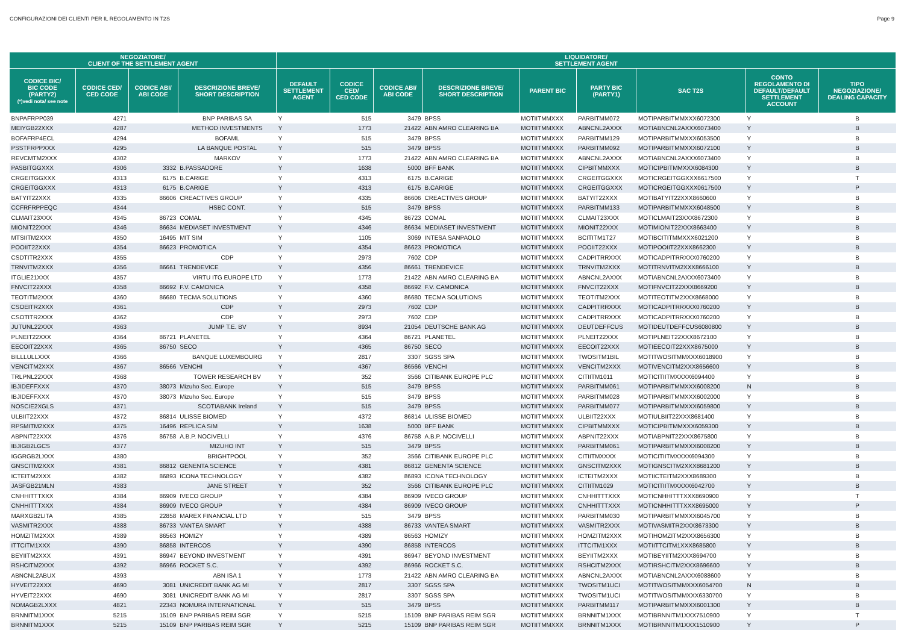CONFIGURAZIONI DEI CLIENTI PER IL REGOLAMENTO IN T2S Page 9
| NEGOZIATORE/ CLIENT OF THE SETTLEMENT AGENT | | | | LIQUIDATORE/ SETTLEMENT AGENT | | | | | | | | |
| --- | --- | --- | --- | --- | --- | --- | --- | --- | --- | --- | --- | --- |
| CODICE BIC/ BIC CODE (PARTY2) (*)vedi nota/ see note | CODICE CED/ CED CODE | CODICE ABI/ ABI CODE | DESCRIZIONE BREVE/ SHORT DESCRIPTION | DEFAULT SETTLEMENT AGENT | CODICE CED/ CED CODE | CODICE ABI/ ABI CODE | DESCRIZIONE BREVE/ SHORT DESCRIPTION | PARENT BIC | PARTY BIC (PARTY1) | SAC T2S | CONTO REGOLAMENTO DI DEFAULT/DEFAULT SETTLEMENT ACCOUNT | TIPO NEGOZIAZIONE/ DEALING CAPACITY |
| BNPAFRPP039 | 4271 | | BNP PARIBAS SA | Y | 515 | 3479 | BPSS | MOTIITMMXXX | PARBITMM072 | MOTIPARBITMMXXX6072300 | Y | B |
| MEIYGB22XXX | 4287 | | METHOD INVESTMENTS | Y | 1773 | 21422 | ABN AMRO CLEARING BA | MOTIITMMXXX | ABNCNL2AXXX | MOTIABNCNL2AXXX6073400 | Y | B |
| BOFAFRP4ECL | 4294 | | BOFAML | Y | 515 | 3479 | BPSS | MOTIITMMXXX | PARBITMM129 | MOTIPARBITMMXXX6053500 | Y | B |
| PSSTFRPPXXX | 4295 | | LA BANQUE POSTAL | Y | 515 | 3479 | BPSS | MOTIITMMXXX | PARBITMM092 | MOTIPARBITMMXXX6072100 | Y | B |
| REVCMTM2XXX | 4302 | | MARKOV | Y | 1773 | 21422 | ABN AMRO CLEARING BA | MOTIITMMXXX | ABNCNL2AXXX | MOTIABNCNL2AXXX6073400 | Y | B |
| PASBITGGXXX | 4306 | 3332 | B.PASSADORE | Y | 1638 | 5000 | BFF BANK | MOTIITMMXXX | CIPBITMMXXX | MOTICIPBITMMXXX6084300 | Y | B |
| CRGEITGGXXX | 4313 | 6175 | B.CARIGE | Y | 4313 | 6175 | B.CARIGE | MOTIITMMXXX | CRGEITGGXXX | MOTICRGEITGGXXX6617500 | Y | T |
| CRGEITGGXXX | 4313 | 6175 | B.CARIGE | Y | 4313 | 6175 | B.CARIGE | MOTIITMMXXX | CRGEITGGXXX | MOTICRGEITGGXXX0617500 | Y | P |
| BATYIT22XXX | 4335 | 86606 | CREACTIVES GROUP | Y | 4335 | 86606 | CREACTIVES GROUP | MOTIITMMXXX | BATYIT22XXX | MOTIBATYIT22XXX8660600 | Y | B |
| CCFRFRPPEQC | 4344 | | HSBC CONT. | Y | 515 | 3479 | BPSS | MOTIITMMXXX | PARBITMM133 | MOTIPARBITMMXXX6048500 | Y | B |
| CLMAIT23XXX | 4345 | 86723 | COMAL | Y | 4345 | 86723 | COMAL | MOTIITMMXXX | CLMAIT23XXX | MOTICLMAIT23XXX8672300 | Y | B |
| MIONIT22XXX | 4346 | 86634 | MEDIASET INVESTMENT | Y | 4346 | 86634 | MEDIASET INVESTMENT | MOTIITMMXXX | MIONIT22XXX | MOTIMIONIT22XXX8663400 | Y | B |
| MTSIITM2XXX | 4350 | 16495 | MIT SIM | Y | 1105 | 3069 | INTESA SANPAOLO | MOTIITMMXXX | BCITITM1T27 | MOTIBCITITMMXXX6021200 | Y | B |
| POOIIT22XXX | 4354 | 86623 | PROMOTICA | Y | 4354 | 86623 | PROMOTICA | MOTIITMMXXX | POOIIT22XXX | MOTIPOOIIT22XXX8662300 | Y | B |
| CSDTITR2XXX | 4355 | | CDP | Y | 2973 | 7602 | CDP | MOTIITMMXXX | CADPITRRXXX | MOTICADPITRRXXX0760200 | Y | B |
| TRNVITM2XXX | 4356 | 86661 | TRENDEVICE | Y | 4356 | 86661 | TRENDEVICE | MOTIITMMXXX | TRNVITM2XXX | MOTITRNVITM2XXX8666100 | Y | B |
| ITGLIE21XXX | 4357 | | VIRTU ITG EUROPE LTD | Y | 1773 | 21422 | ABN AMRO CLEARING BA | MOTIITMMXXX | ABNCNL2AXXX | MOTIABNCNL2AXXX6073400 | Y | B |
| FNVCIT22XXX | 4358 | 86692 | F.V. CAMONICA | Y | 4358 | 86692 | F.V. CAMONICA | MOTIITMMXXX | FNVCIT22XXX | MOTIFNVCIT22XXX8669200 | Y | B |
| TEOTITM2XXX | 4360 | 86680 | TECMA SOLUTIONS | Y | 4360 | 86680 | TECMA SOLUTIONS | MOTIITMMXXX | TEOTITM2XXX | MOTITEOTITM2XXX8668000 | Y | B |
| CSOEITR2XXX | 4361 | | CDP | Y | 2973 | 7602 | CDP | MOTIITMMXXX | CADPITRRXXX | MOTICADPITRRXXX0760200 | Y | B |
| CSOTITR2XXX | 4362 | | CDP | Y | 2973 | 7602 | CDP | MOTIITMMXXX | CADPITRRXXX | MOTICADPITRRXXX0760200 | Y | B |
| JUTUNL22XXX | 4363 | | JUMP T.E. BV | Y | 8934 | 21054 | DEUTSCHE BANK AG | MOTIITMMXXX | DEUTDEFFCUS | MOTIDEUTDEFFCUS6080800 | Y | B |
| PLNEIT22XXX | 4364 | 86721 | PLANETEL | Y | 4364 | 86721 | PLANETEL | MOTIITMMXXX | PLNEIT22XXX | MOTIPLNEIT22XXX8672100 | Y | B |
| EECOIT22XXX | 4365 | 86750 | SECO | Y | 4365 | 86750 | SECO | MOTIITMMXXX | EECOIT22XXX | MOTIEECOIT22XXX8675000 | Y | B |
| BILLLULLXXX | 4366 | | BANQUE LUXEMBOURG | Y | 2817 | 3307 | SGSS SPA | MOTIITMMXXX | TWOSITM1BIL | MOTITWOSITMMXXX6018900 | Y | B |
| VENCITM2XXX | 4367 | 86566 | VENCHI | Y | 4367 | 86566 | VENCHI | MOTIITMMXXX | VENCITM2XXX | MOTIVENCITM2XXX8656600 | Y | B |
| TRLPNL22XXX | 4368 | | TOWER RESEARCH BV | Y | 352 | 3566 | CITIBANK EUROPE PLC | MOTIITMMXXX | CITIITM1011 | MOTICITIITMXXXX6094400 | Y | B |
| IBJIDEFFXXX | 4370 | 38073 | Mizuho Sec. Europe | Y | 515 | 3479 | BPSS | MOTIITMMXXX | PARBITMM061 | MOTIPARBITMMXXX6008200 | N | B |
| IBJIDEFFXXX | 4370 | 38073 | Mizuho Sec. Europe | Y | 515 | 3479 | BPSS | MOTIITMMXXX | PARBITMM028 | MOTIPARBITMMXXX6002000 | Y | B |
| NOSCIE2XGLS | 4371 | | SCOTIABANK Ireland | Y | 515 | 3479 | BPSS | MOTIITMMXXX | PARBITMM077 | MOTIPARBITMMXXX6059800 | Y | B |
| ULBIIT22XXX | 4372 | 86814 | ULISSE BIOMED | Y | 4372 | 86814 | ULISSE BIOMED | MOTIITMMXXX | ULBIIT22XXX | MOTIULBIIT22XXX8681400 | Y | B |
| RPSMITM2XXX | 4375 | 16496 | REPLICA SIM | Y | 1638 | 5000 | BFF BANK | MOTIITMMXXX | CIPBITMMXXX | MOTICIPBITMMXXX6059300 | Y | B |
| ABPNIT22XXX | 4376 | 86758 | A.B.P. NOCIVELLI | Y | 4376 | 86758 | A.B.P. NOCIVELLI | MOTIITMMXXX | ABPNIT22XXX | MOTIABPNIT22XXX8675800 | Y | B |
| IBJIGB2LGCS | 4377 | | MIZUHO INT | Y | 515 | 3479 | BPSS | MOTIITMMXXX | PARBITMM061 | MOTIPARBITMMXXX6008200 | Y | B |
| IGGRGB2LXXX | 4380 | | BRIGHTPOOL | Y | 352 | 3566 | CITIBANK EUROPE PLC | MOTIITMMXXX | CITIITMXXXX | MOTICITIITMXXXX6094300 | Y | B |
| GNSCITM2XXX | 4381 | 86812 | GENENTA SCIENCE | Y | 4381 | 86812 | GENENTA SCIENCE | MOTIITMMXXX | GNSCITM2XXX | MOTIGNSCITM2XXX8681200 | Y | B |
| ICTEITM2XXX | 4382 | 86893 | ICONA TECHNOLOGY | Y | 4382 | 86893 | ICONA TECHNOLOGY | MOTIITMMXXX | ICTEITM2XXX | MOTIICTEITM2XXX8689300 | Y | B |
| JASFGB21MLN | 4383 | | JANE STREET | Y | 352 | 3566 | CITIBANK EUROPE PLC | MOTIITMMXXX | CITIITM1029 | MOTICITIITMXXXX6042700 | Y | B |
| CNHHITTTXXX | 4384 | 86909 | IVECO GROUP | Y | 4384 | 86909 | IVECO GROUP | MOTIITMMXXX | CNHHITTTXXX | MOTICNHHITTTXXX8690900 | Y | T |
| CNHHITTTXXX | 4384 | 86909 | IVECO GROUP | Y | 4384 | 86909 | IVECO GROUP | MOTIITMMXXX | CNHHITTTXXX | MOTICNHHITTTXXX8695000 | Y | P |
| MARXGB2LITA | 4385 | 22858 | MAREX FINANCIAL LTD | Y | 515 | 3479 | BPSS | MOTIITMMXXX | PARBITMM030 | MOTIPARBITMMXXX6045700 | Y | B |
| VASMITR2XXX | 4388 | 86733 | VANTEA SMART | Y | 4388 | 86733 | VANTEA SMART | MOTIITMMXXX | VASMITR2XXX | MOTIVASMITR2XXX8673300 | Y | B |
| HOMZITM2XXX | 4389 | 86563 | HOMIZY | Y | 4389 | 86563 | HOMIZY | MOTIITMMXXX | HOMZITM2XXX | MOTIHOMZITM2XXX8656300 | Y | B |
| ITTCITM1XXX | 4390 | 86858 | INTERCOS | Y | 4390 | 86858 | INTERCOS | MOTIITMMXXX | ITTCITM1XXX | MOTIITTCITM1XXX8685800 | Y | B |
| BEYIITM2XXX | 4391 | 86947 | BEYOND INVESTMENT | Y | 4391 | 86947 | BEYOND INVESTMENT | MOTIITMMXXX | BEYIITM2XXX | MOTIBEYIITM2XXX8694700 | Y | B |
| RSHCITM2XXX | 4392 | 86966 | ROCKET S.C. | Y | 4392 | 86966 | ROCKET S.C. | MOTIITMMXXX | RSHCITM2XXX | MOTIRSHCITM2XXX8696600 | Y | B |
| ABNCNL2ABUX | 4393 | | ABN ISA 1 | Y | 1773 | 21422 | ABN AMRO CLEARING BA | MOTIITMMXXX | ABNCNL2AXXX | MOTIABNCNL2AXXX6088600 | Y | B |
| HYVEIT22XXX | 4690 | 3081 | UNICREDIT BANK AG MI | Y | 2817 | 3307 | SGSS SPA | MOTIITMMXXX | TWOSITM1UCI | MOTITWOSITMMXXX6054700 | N | B |
| HYVEIT22XXX | 4690 | 3081 | UNICREDIT BANK AG MI | Y | 2817 | 3307 | SGSS SPA | MOTIITMMXXX | TWOSITM1UCI | MOTITWOSITMMXXX6330700 | Y | B |
| NOMAGB2LXXX | 4821 | 22343 | NOMURA INTERNATIONAL | Y | 515 | 3479 | BPSS | MOTIITMMXXX | PARBITMM117 | MOTIPARBITMMXXX6001300 | Y | B |
| BRNNITM1XXX | 5215 | 15109 | BNP PARIBAS REIM SGR | Y | 5215 | 15109 | BNP PARIBAS REIM SGR | MOTIITMMXXX | BRNNITM1XXX | MOTIBRNNITM1XXX7510900 | Y | T |
| BRNNITM1XXX | 5215 | 15109 | BNP PARIBAS REIM SGR | Y | 5215 | 15109 | BNP PARIBAS REIM SGR | MOTIITMMXXX | BRNNITM1XXX | MOTIBRNNITM1XXX1510900 | Y | P |